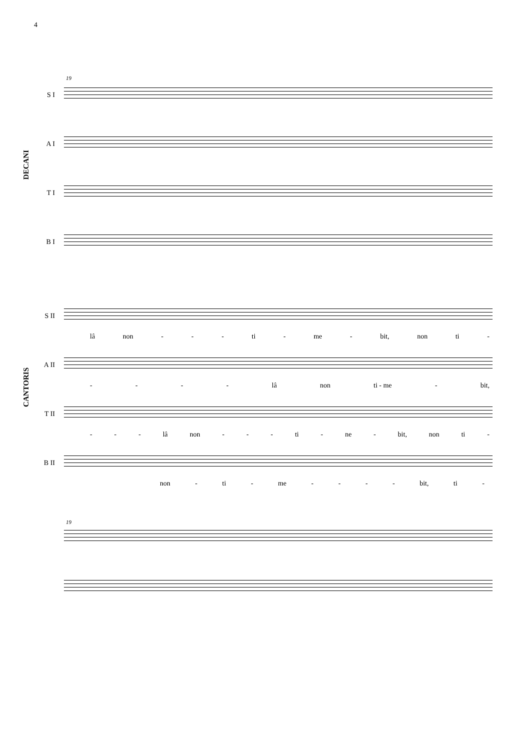4
19
DECANI
S I
A I
T I
B I
CANTORIS
S II
lâ non - - - ti - me - bit, non ti -
A II
- - - - lâ non ti - me - bit,
T II
- - - lâ non - - - ti - ne - bit, non ti -
B II
non - ti - me - - - - bit, ti -
19